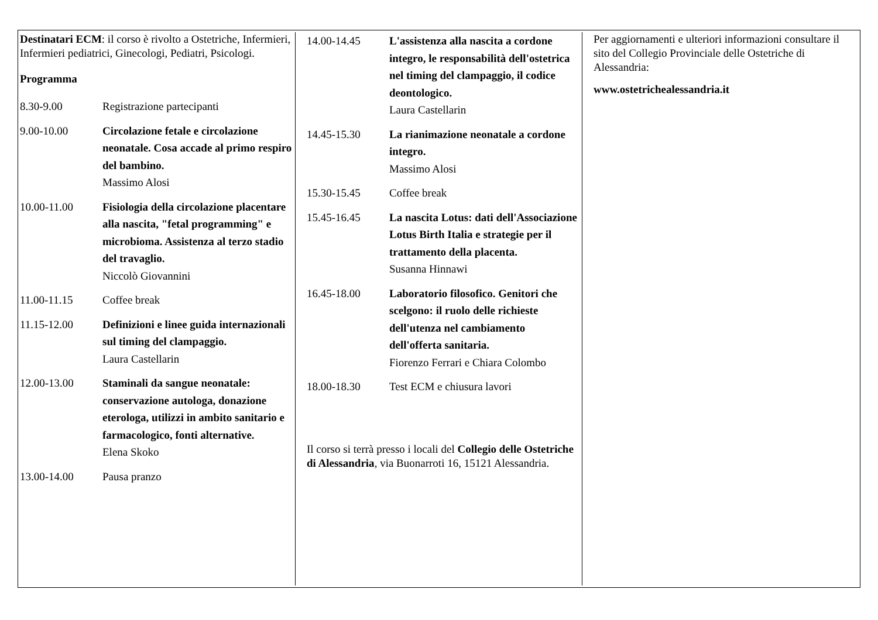Destinatari ECM: il corso è rivolto a Ostetriche, Infermieri, Infermieri pediatrici, Ginecologi, Pediatri, Psicologi.
Programma
8.30-9.00 Registrazione partecipanti
9.00-10.00 Circolazione fetale e circolazione neonatale. Cosa accade al primo respiro del bambino.
Massimo Alosi
10.00-11.00 Fisiologia della circolazione placentare alla nascita, "fetal programming" e microbioma. Assistenza al terzo stadio del travaglio.
Niccolò Giovannini
11.00-11.15 Coffee break
11.15-12.00 Definizioni e linee guida internazionali sul timing del clampaggio.
Laura Castellarin
12.00-13.00 Staminali da sangue neonatale: conservazione autologa, donazione eterologa, utilizzi in ambito sanitario e farmacologico, fonti alternative.
Elena Skoko
13.00-14.00 Pausa pranzo
14.00-14.45 L'assistenza alla nascita a cordone integro, le responsabilità dell'ostetrica nel timing del clampaggio, il codice deontologico.
Laura Castellarin
14.45-15.30 La rianimazione neonatale a cordone integro.
Massimo Alosi
15.30-15.45 Coffee break
15.45-16.45 La nascita Lotus: dati dell'Associazione Lotus Birth Italia e strategie per il trattamento della placenta.
Susanna Hinnawi
16.45-18.00 Laboratorio filosofico. Genitori che scelgono: il ruolo delle richieste dell'utenza nel cambiamento dell'offerta sanitaria.
Fiorenzo Ferrari e Chiara Colombo
18.00-18.30 Test ECM e chiusura lavori
Il corso si terrà presso i locali del Collegio delle Ostetriche di Alessandria, via Buonarroti 16, 15121 Alessandria.
Per aggiornamenti e ulteriori informazioni consultare il sito del Collegio Provinciale delle Ostetriche di Alessandria:
www.ostetrichealessandria.it